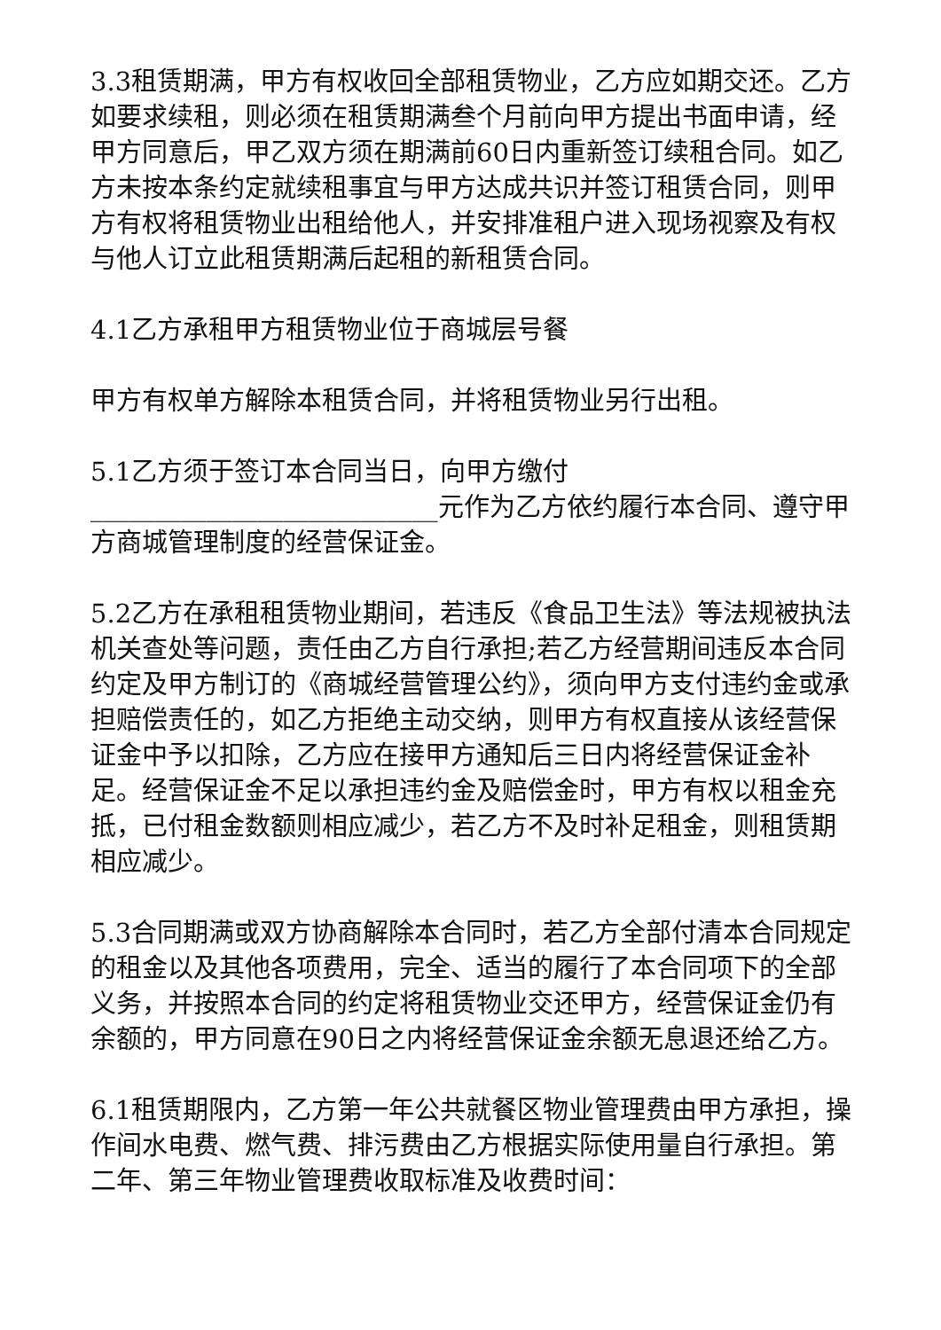3.3租赁期满，甲方有权收回全部租赁物业，乙方应如期交还。乙方如要求续租，则必须在租赁期满叁个月前向甲方提出书面申请，经甲方同意后，甲乙双方须在期满前60日内重新签订续租合同。如乙方未按本条约定就续租事宜与甲方达成共识并签订租赁合同，则甲方有权将租赁物业出租给他人，并安排准租户进入现场视察及有权与他人订立此租赁期满后起租的新租赁合同。
4.1乙方承租甲方租赁物业位于商城层号餐
甲方有权单方解除本租赁合同，并将租赁物业另行出租。
5.1乙方须于签订本合同当日，向甲方缴付___________________________元作为乙方依约履行本合同、遵守甲方商城管理制度的经营保证金。
5.2乙方在承租租赁物业期间，若违反《食品卫生法》等法规被执法机关查处等问题，责任由乙方自行承担;若乙方经营期间违反本合同约定及甲方制订的《商城经营管理公约》，须向甲方支付违约金或承担赔偿责任的，如乙方拒绝主动交纳，则甲方有权直接从该经营保证金中予以扣除，乙方应在接甲方通知后三日内将经营保证金补足。经营保证金不足以承担违约金及赔偿金时，甲方有权以租金充抵，已付租金数额则相应减少，若乙方不及时补足租金，则租赁期相应减少。
5.3合同期满或双方协商解除本合同时，若乙方全部付清本合同规定的租金以及其他各项费用，完全、适当的履行了本合同项下的全部义务，并按照本合同的约定将租赁物业交还甲方，经营保证金仍有余额的，甲方同意在90日之内将经营保证金余额无息退还给乙方。
6.1租赁期限内，乙方第一年公共就餐区物业管理费由甲方承担，操作间水电费、燃气费、排污费由乙方根据实际使用量自行承担。第二年、第三年物业管理费收取标准及收费时间：